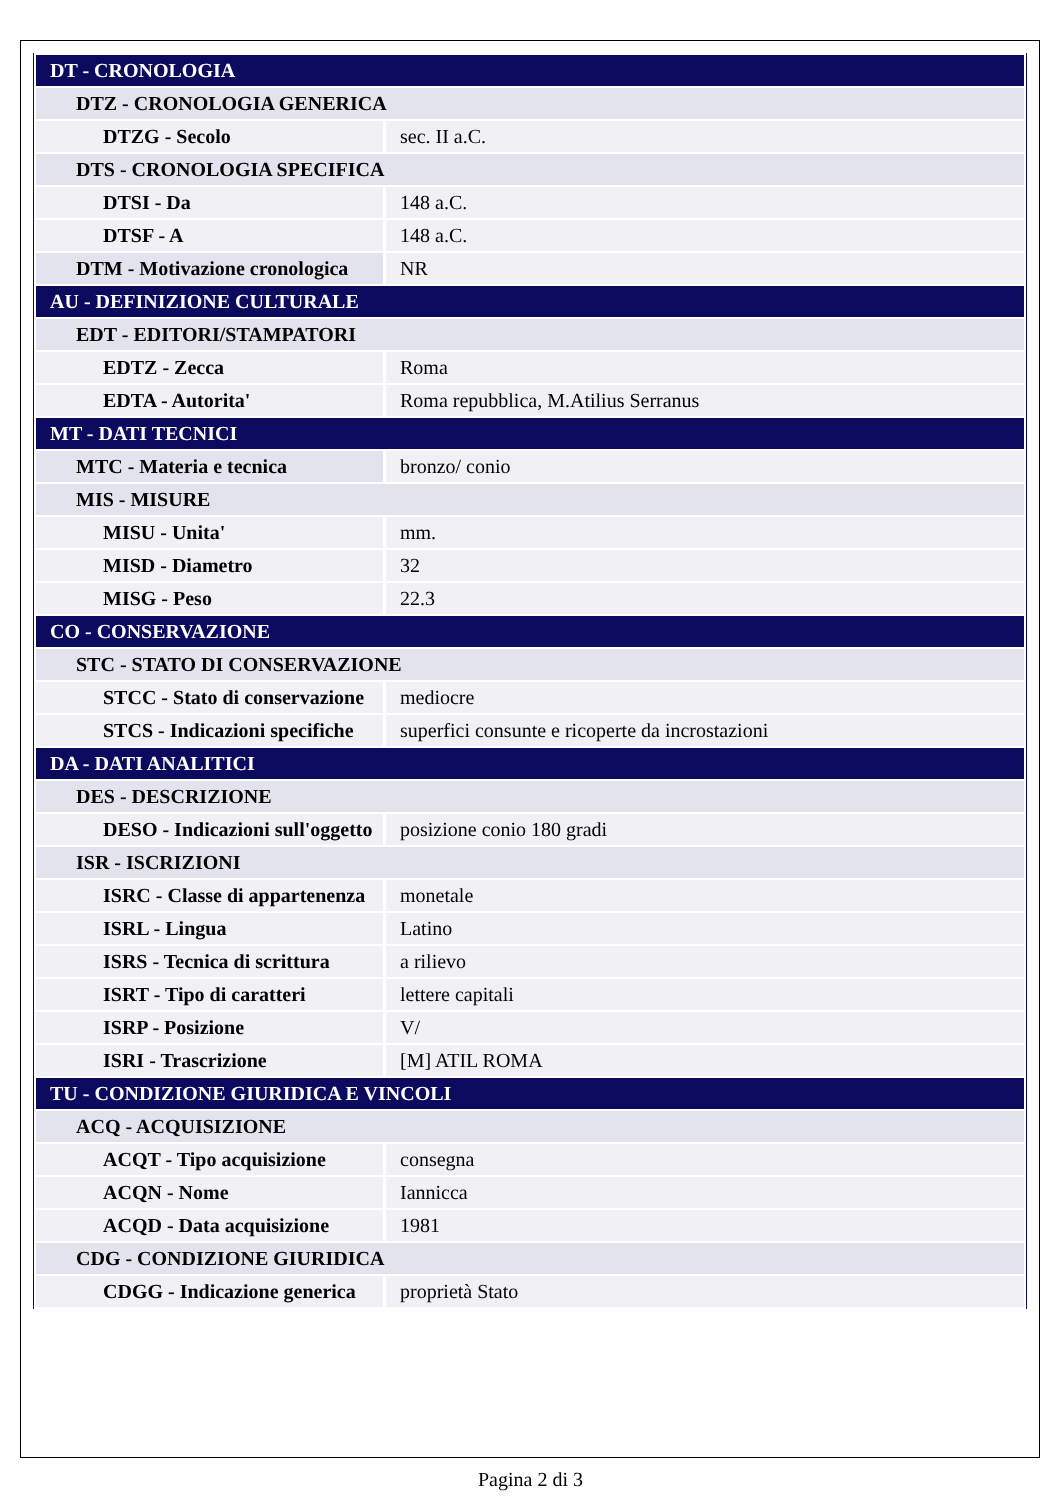| DT - CRONOLOGIA | |
| DTZ - CRONOLOGIA GENERICA | |
| DTZG - Secolo | sec. II a.C. |
| DTS - CRONOLOGIA SPECIFICA | |
| DTSI - Da | 148 a.C. |
| DTSF - A | 148 a.C. |
| DTM - Motivazione cronologica | NR |
| AU - DEFINIZIONE CULTURALE | |
| EDT - EDITORI/STAMPATORI | |
| EDTZ - Zecca | Roma |
| EDTA - Autorita' | Roma repubblica, M.Atilius Serranus |
| MT - DATI TECNICI | |
| MTC - Materia e tecnica | bronzo/ conio |
| MIS - MISURE | |
| MISU - Unita' | mm. |
| MISD - Diametro | 32 |
| MISG - Peso | 22.3 |
| CO - CONSERVAZIONE | |
| STC - STATO DI CONSERVAZIONE | |
| STCC - Stato di conservazione | mediocre |
| STCS - Indicazioni specifiche | superfici consunte e ricoperte da incrostazioni |
| DA - DATI ANALITICI | |
| DES - DESCRIZIONE | |
| DESO - Indicazioni sull'oggetto | posizione conio 180 gradi |
| ISR - ISCRIZIONI | |
| ISRC - Classe di appartenenza | monetale |
| ISRL - Lingua | Latino |
| ISRS - Tecnica di scrittura | a rilievo |
| ISRT - Tipo di caratteri | lettere capitali |
| ISRP - Posizione | V/ |
| ISRI - Trascrizione | [M] ATIL ROMA |
| TU - CONDIZIONE GIURIDICA E VINCOLI | |
| ACQ - ACQUISIZIONE | |
| ACQT - Tipo acquisizione | consegna |
| ACQN - Nome | Iannicca |
| ACQD - Data acquisizione | 1981 |
| CDG - CONDIZIONE GIURIDICA | |
| CDGG - Indicazione generica | proprietà Stato |
Pagina 2 di 3